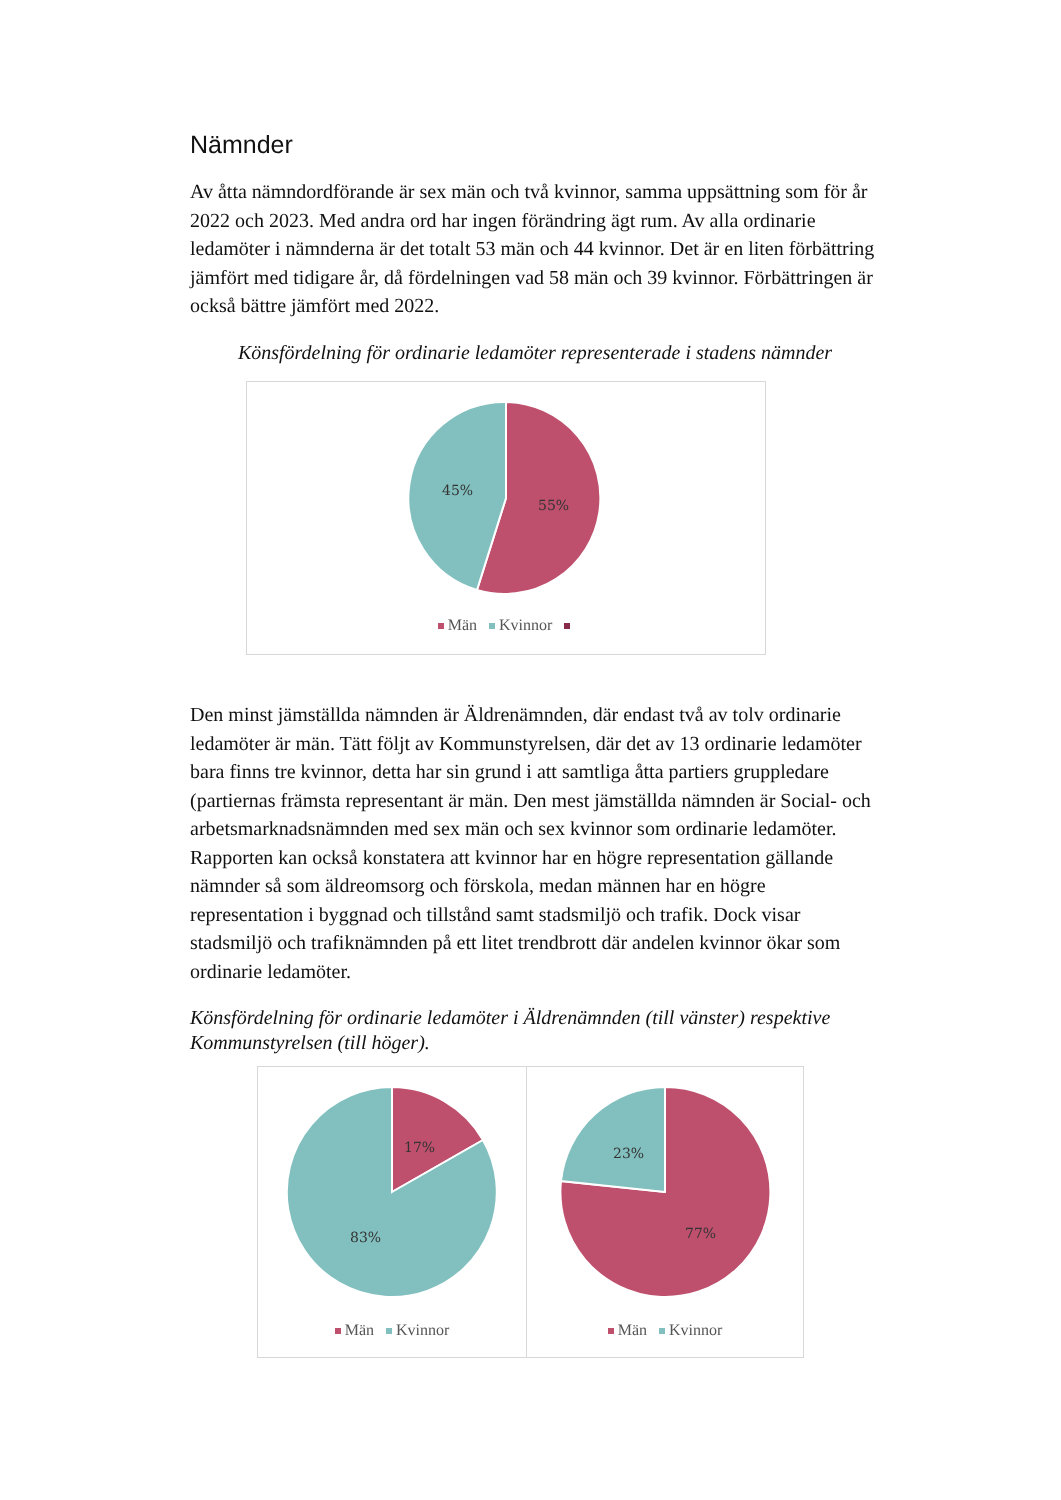Nämnder
Av åtta nämndordförande är sex män och två kvinnor, samma uppsättning som för år 2022 och 2023. Med andra ord har ingen förändring ägt rum. Av alla ordinarie ledamöter i nämnderna är det totalt 53 män och 44 kvinnor. Det är en liten förbättring jämfört med tidigare år, då fördelningen vad 58 män och 39 kvinnor. Förbättringen är också bättre jämfört med 2022.
Könsfördelning för ordinarie ledamöter representerade i stadens nämnder
45%
55%
Män Kvinnor
Den minst jämställda nämnden är Äldrenämnden, där endast två av tolv ordinarie ledamöter är män. Tätt följt av Kommunstyrelsen, där det av 13 ordinarie ledamöter bara finns tre kvinnor, detta har sin grund i att samtliga åtta partiers gruppledare (partiernas främsta representant är män. Den mest jämställda nämnden är Social- och arbetsmarknadsnämnden med sex män och sex kvinnor som ordinarie ledamöter. Rapporten kan också konstatera att kvinnor har en högre representation gällande nämnder så som äldreomsorg och förskola, medan männen har en högre representation i byggnad och tillstånd samt stadsmiljö och trafik. Dock visar stadsmiljö och trafiknämnden på ett litet trendbrott där andelen kvinnor ökar som ordinarie ledamöter.
Könsfördelning för ordinarie ledamöter i Äldrenämnden (till vänster) respektive Kommunstyrelsen (till höger).
17%
83%
Män Kvinnor
23%
77%
Män Kvinnor